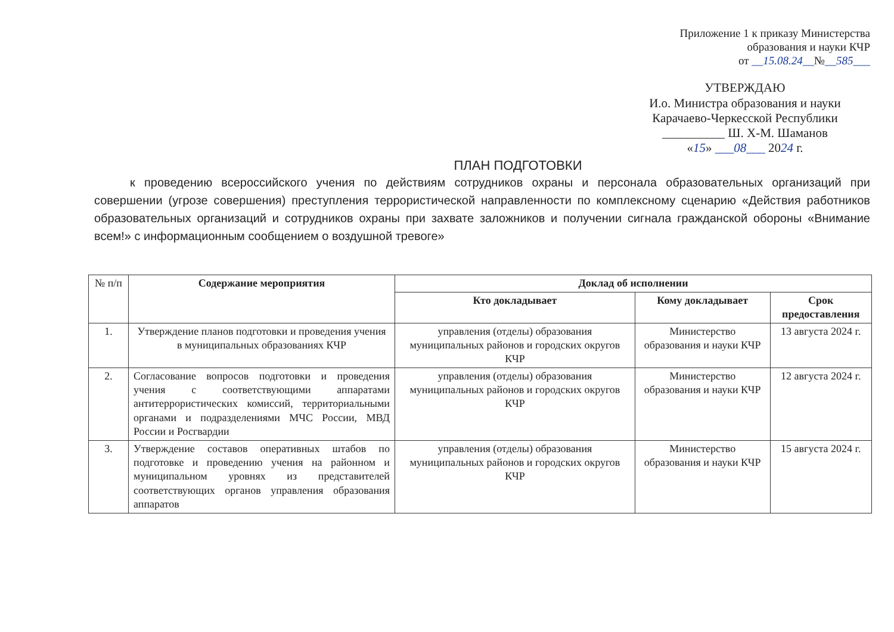Приложение 1 к приказу Министерства
образования и науки КЧР
от __15.08.24__№__585___
УТВЕРЖДАЮ
И.о. Министра образования и науки
Карачаево-Черкесской Республики
__________ Ш. Х-М. Шаманов
«15» ___08___ 2024 г.
ПЛАН ПОДГОТОВКИ
к проведению всероссийского учения по действиям сотрудников охраны и персонала образовательных организаций при совершении (угрозе совершения) преступления террористической направленности по комплексному сценарию «Действия работников образовательных организаций и сотрудников охраны при захвате заложников и получении сигнала гражданской обороны «Внимание всем!» с информационным сообщением о воздушной тревоге»
| № п/п | Содержание мероприятия | Доклад об исполнении | | |
| --- | --- | --- | --- | --- |
| | | Кто докладывает | Кому докладывает | Срок предоставления |
| 1. | Утверждение планов подготовки и проведения учения в муниципальных образованиях КЧР | управления (отделы) образования муниципальных районов и городских округов КЧР | Министерство образования и науки КЧР | 13 августа 2024 г. |
| 2. | Согласование вопросов подготовки и проведения учения с соответствующими аппаратами антитеррористических комиссий, территориальными органами и подразделениями МЧС России, МВД России и Росгвардии | управления (отделы) образования муниципальных районов и городских округов КЧР | Министерство образования и науки КЧР | 12 августа 2024 г. |
| 3. | Утверждение составов оперативных штабов по подготовке и проведению учения на районном и муниципальном уровнях из представителей соответствующих органов управления образования аппаратов | управления (отделы) образования муниципальных районов и городских округов КЧР | Министерство образования и науки КЧР | 15 августа 2024 г. |